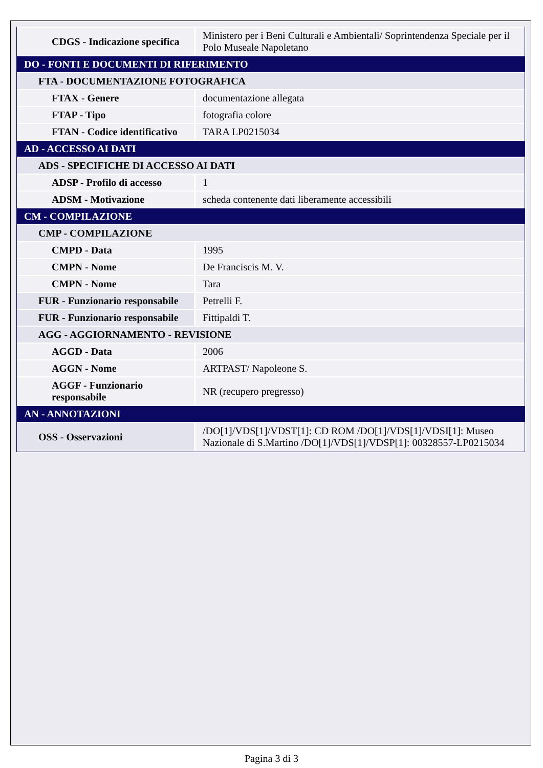| CDGS - Indicazione specifica | Ministero per i Beni Culturali e Ambientali/ Soprintendenza Speciale per il Polo Museale Napoletano |
| DO - FONTI E DOCUMENTI DI RIFERIMENTO | |
| FTA - DOCUMENTAZIONE FOTOGRAFICA | |
| FTAX - Genere | documentazione allegata |
| FTAP - Tipo | fotografia colore |
| FTAN - Codice identificativo | TARA LP0215034 |
| AD - ACCESSO AI DATI | |
| ADS - SPECIFICHE DI ACCESSO AI DATI | |
| ADSP - Profilo di accesso | 1 |
| ADSM - Motivazione | scheda contenente dati liberamente accessibili |
| CM - COMPILAZIONE | |
| CMP - COMPILAZIONE | |
| CMPD - Data | 1995 |
| CMPN - Nome | De Franciscis M. V. |
| CMPN - Nome | Tara |
| FUR - Funzionario responsabile | Petrelli F. |
| FUR - Funzionario responsabile | Fittipaldi T. |
| AGG - AGGIORNAMENTO - REVISIONE | |
| AGGD - Data | 2006 |
| AGGN - Nome | ARTPAST/ Napoleone S. |
| AGGF - Funzionario responsabile | NR (recupero pregresso) |
| AN - ANNOTAZIONI | |
| OSS - Osservazioni | /DO[1]/VDS[1]/VDST[1]: CD ROM /DO[1]/VDS[1]/VDSI[1]: Museo Nazionale di S.Martino /DO[1]/VDS[1]/VDSP[1]: 00328557-LP0215034 |
Pagina 3 di 3